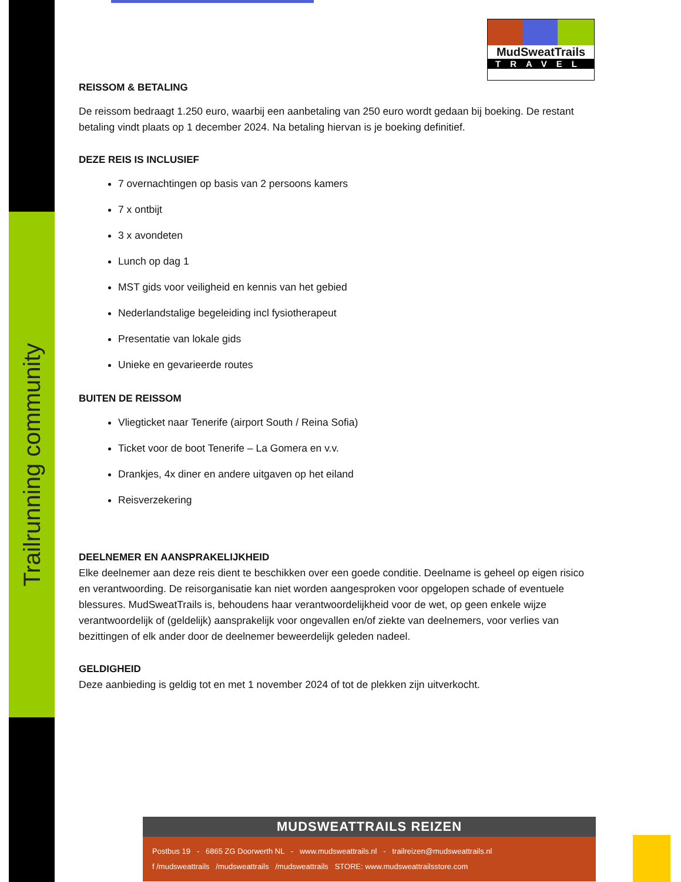Trailrunning community
MudSweatTrails
TRAVEL
REISSOM & BETALING
De reissom bedraagt 1.250 euro, waarbij een aanbetaling van 250 euro wordt gedaan bij boeking. De restant betaling vindt plaats op 1 december 2024. Na betaling hiervan is je boeking definitief.
DEZE REIS IS INCLUSIEF
7 overnachtingen op basis van 2 persoons kamers
7 x ontbijt
3 x avondeten
Lunch op dag 1
MST gids voor veiligheid en kennis van het gebied
Nederlandstalige begeleiding incl fysiotherapeut
Presentatie van lokale gids
Unieke en gevarieerde routes
BUITEN DE REISSOM
Vliegticket naar Tenerife (airport South / Reina Sofia)
Ticket voor de boot Tenerife – La Gomera en v.v.
Drankjes, 4x diner en andere uitgaven op het eiland
Reisverzekering
DEELNEMER EN AANSPRAKELIJKHEID
Elke deelnemer aan deze reis dient te beschikken over een goede conditie. Deelname is geheel op eigen risico en verantwoording. De reisorganisatie kan niet worden aangesproken voor opgelopen schade of eventuele blessures. MudSweatTrails is, behoudens haar verantwoordelijkheid voor de wet, op geen enkele wijze verantwoordelijk of (geldelijk) aansprakelijk voor ongevallen en/of ziekte van deelnemers, voor verlies van bezittingen of elk ander door de deelnemer beweerdelijk geleden nadeel.
GELDIGHEID
Deze aanbieding is geldig tot en met 1 november 2024 of tot de plekken zijn uitverkocht.
MUDSWEATTRAILS REIZEN
Postbus 19 - 6865 ZG Doorwerth NL - www.mudsweattrails.nl - trailreizen@mudsweattrails.nl
f /mudsweattrails /mudsweattrails /mudsweattrails STORE: www.mudsweattrailsstore.com